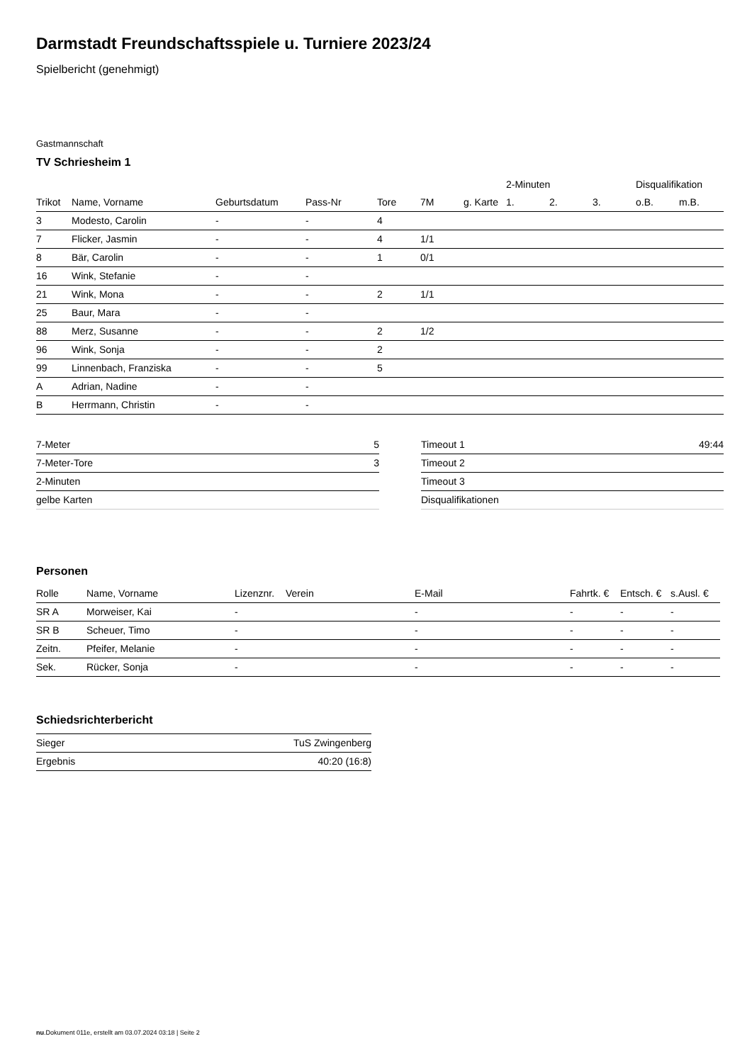Darmstadt Freundschaftsspiele u. Turniere 2023/24
Spielbericht (genehmigt)
Gastmannschaft
TV Schriesheim 1
| | | | | | | | 2-Minuten | | | Disqualifikation | |
| --- | --- | --- | --- | --- | --- | --- | --- | --- | --- | --- | --- |
| Trikot | Name, Vorname | Geburtsdatum | Pass-Nr | Tore | 7M | g. Karte | 1. | 2. | 3. | o.B. | m.B. |
| 3 | Modesto, Carolin | - | - | 4 | | | | | | | |
| 7 | Flicker, Jasmin | - | - | 4 | 1/1 | | | | | | |
| 8 | Bär, Carolin | - | - | 1 | 0/1 | | | | | | |
| 16 | Wink, Stefanie | - | - | | | | | | | | |
| 21 | Wink, Mona | - | - | 2 | 1/1 | | | | | | |
| 25 | Baur, Mara | - | - | | | | | | | | |
| 88 | Merz, Susanne | - | - | 2 | 1/2 | | | | | | |
| 96 | Wink, Sonja | - | - | 2 | | | | | | | |
| 99 | Linnenbach, Franziska | - | - | 5 | | | | | | | |
| A | Adrian, Nadine | - | - | | | | | | | | |
| B | Herrmann, Christin | - | - | | | | | | | | |
| 7-Meter | 5 |
| 7-Meter-Tore | 3 |
| 2-Minuten | |
| gelbe Karten | |
| Timeout 1 | 49:44 |
| Timeout 2 | |
| Timeout 3 | |
| Disqualifikationen | |
Personen
| Rolle | Name, Vorname | Lizenznr. | Verein | E-Mail | Fahrtk. € | Entsch. € | s.Ausl. € |
| --- | --- | --- | --- | --- | --- | --- | --- |
| SR A | Morweiser, Kai | - | | - | - | - | - |
| SR B | Scheuer, Timo | - | | - | - | - | - |
| Zeitn. | Pfeifer, Melanie | - | | - | - | - | - |
| Sek. | Rücker, Sonja | - | | - | - | - | - |
Schiedsrichterbericht
| Sieger | TuS Zwingenberg |
| Ergebnis | 40:20 (16:8) |
nu.Dokument 011e, erstellt am 03.07.2024 03:18 | Seite 2